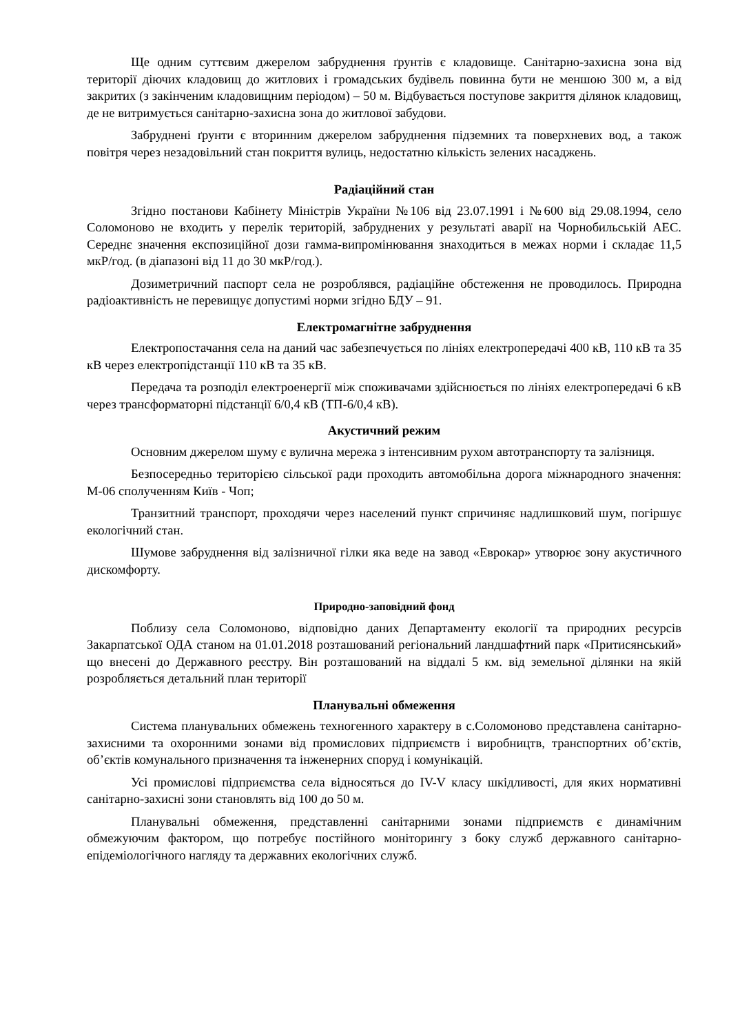Ще одним суттєвим джерелом забруднення ґрунтів є кладовище. Санітарно-захисна зона від території діючих кладовищ до житлових і громадських будівель повинна бути не меншою 300 м, а від закритих (з закінченим кладовищним періодом) – 50 м. Відбувається поступове закриття ділянок кладовищ, де не витримується санітарно-захисна зона до житлової забудови.
Забруднені ґрунти є вторинним джерелом забруднення підземних та поверхневих вод, а також повітря через незадовільний стан покриття вулиць, недостатню кількість зелених насаджень.
Радіаційний стан
Згідно постанови Кабінету Міністрів України №106 від 23.07.1991 і №600 від 29.08.1994, село Соломоново не входить у перелік територій, забруднених у результаті аварії на Чорнобильській АЕС. Середнє значення експозиційної дози гамма-випромінювання знаходиться в межах норми і складає 11,5 мкР/год. (в діапазоні від 11 до 30 мкР/год.).
Дозиметричний паспорт села не розроблявся, радіаційне обстеження не проводилось. Природна радіоактивність не перевищує допустимі норми згідно БДУ – 91.
Електромагнітне забруднення
Електропостачання села на даний час забезпечується по лініях електропередачі 400 кВ, 110 кВ та 35 кВ через електропідстанції 110 кВ та 35 кВ.
Передача та розподіл електроенергії між споживачами здійснюється по лініях електропередачі 6 кВ через трансформаторні підстанції 6/0,4 кВ (ТП-6/0,4 кВ).
Акустичний режим
Основним джерелом шуму є вулична мережа з інтенсивним рухом автотранспорту та залізниця.
Безпосередньо територією сільської ради проходить автомобільна дорога міжнародного значення: М-06 сполученням Київ - Чоп;
Транзитний транспорт, проходячи через населений пункт спричиняє надлишковий шум, погіршує екологічний стан.
Шумове забруднення від залізничної гілки яка веде на завод «Еврокар» утворює зону акустичного дискомфорту.
Природно-заповідний фонд
Поблизу села Соломоново, відповідно даних Департаменту екології та природних ресурсів Закарпатської ОДА станом на 01.01.2018 розташований регіональний ландшафтний парк «Притисянський» що внесені до Державного реєстру. Він розташований на віддалі 5 км. від земельної ділянки на якій розробляється детальний план території
Планувальні обмеження
Система планувальних обмежень техногенного характеру в с.Соломоново представлена санітарно-захисними та охоронними зонами від промислових підприємств і виробництв, транспортних об’єктів, об’єктів комунального призначення та інженерних споруд і комунікацій.
Усі промислові підприємства села відносяться до IV-V класу шкідливості, для яких нормативні санітарно-захисні зони становлять від 100 до 50 м.
Планувальні обмеження, представленні санітарними зонами підприємств є динамічним обмежуючим фактором, що потребує постійного моніторингу з боку служб державного санітарно-епідеміологічного нагляду та державних екологічних служб.